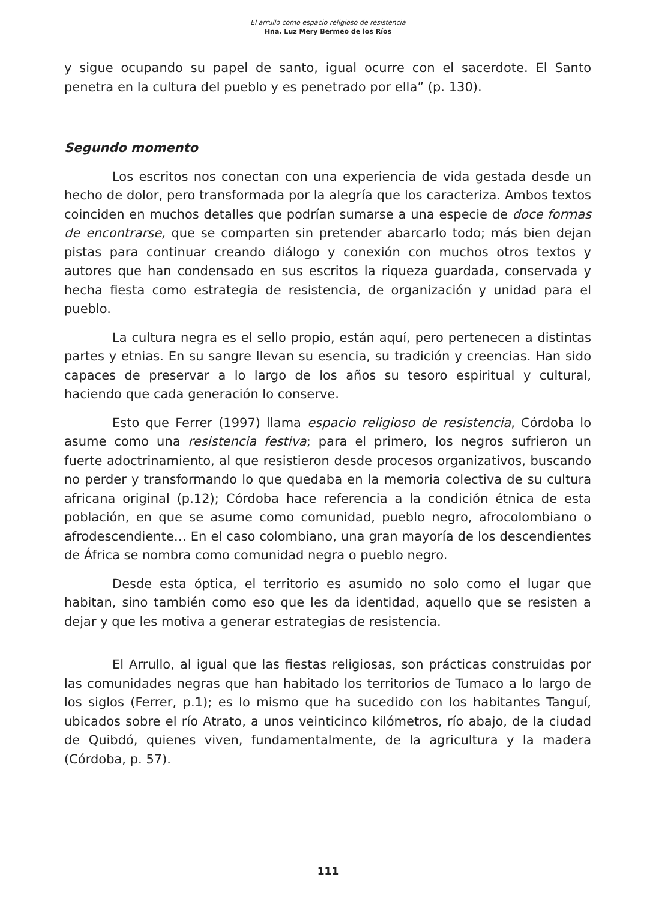El arrullo como espacio religioso de resistencia
Hna. Luz Mery Bermeo de los Ríos
y sigue ocupando su papel de santo, igual ocurre con el sacerdote. El Santo penetra en la cultura del pueblo y es penetrado por ella” (p. 130).
Segundo momento
Los escritos nos conectan con una experiencia de vida gestada desde un hecho de dolor, pero transformada por la alegría que los caracteriza. Ambos textos coinciden en muchos detalles que podrían sumarse a una especie de doce formas de encontrarse, que se comparten sin pretender abarcarlo todo; más bien dejan pistas para continuar creando diálogo y conexión con muchos otros textos y autores que han condensado en sus escritos la riqueza guardada, conservada y hecha fiesta como estrategia de resistencia, de organización y unidad para el pueblo.
La cultura negra es el sello propio, están aquí, pero pertenecen a distintas partes y etnias. En su sangre llevan su esencia, su tradición y creencias. Han sido capaces de preservar a lo largo de los años su tesoro espiritual y cultural, haciendo que cada generación lo conserve.
Esto que Ferrer (1997) llama espacio religioso de resistencia, Córdoba lo asume como una resistencia festiva; para el primero, los negros sufrieron un fuerte adoctrinamiento, al que resistieron desde procesos organizativos, buscando no perder y transformando lo que quedaba en la memoria colectiva de su cultura africana original (p.12); Córdoba hace referencia a la condición étnica de esta población, en que se asume como comunidad, pueblo negro, afrocolombiano o afrodescendiente… En el caso colombiano, una gran mayoría de los descendientes de África se nombra como comunidad negra o pueblo negro.
Desde esta óptica, el territorio es asumido no solo como el lugar que habitan, sino también como eso que les da identidad, aquello que se resisten a dejar y que les motiva a generar estrategias de resistencia.
El Arrullo, al igual que las fiestas religiosas, son prácticas construidas por las comunidades negras que han habitado los territorios de Tumaco a lo largo de los siglos (Ferrer, p.1); es lo mismo que ha sucedido con los habitantes Tanguí, ubicados sobre el río Atrato, a unos veinticinco kilómetros, río abajo, de la ciudad de Quibdó, quienes viven, fundamentalmente, de la agricultura y la madera (Córdoba, p. 57).
111